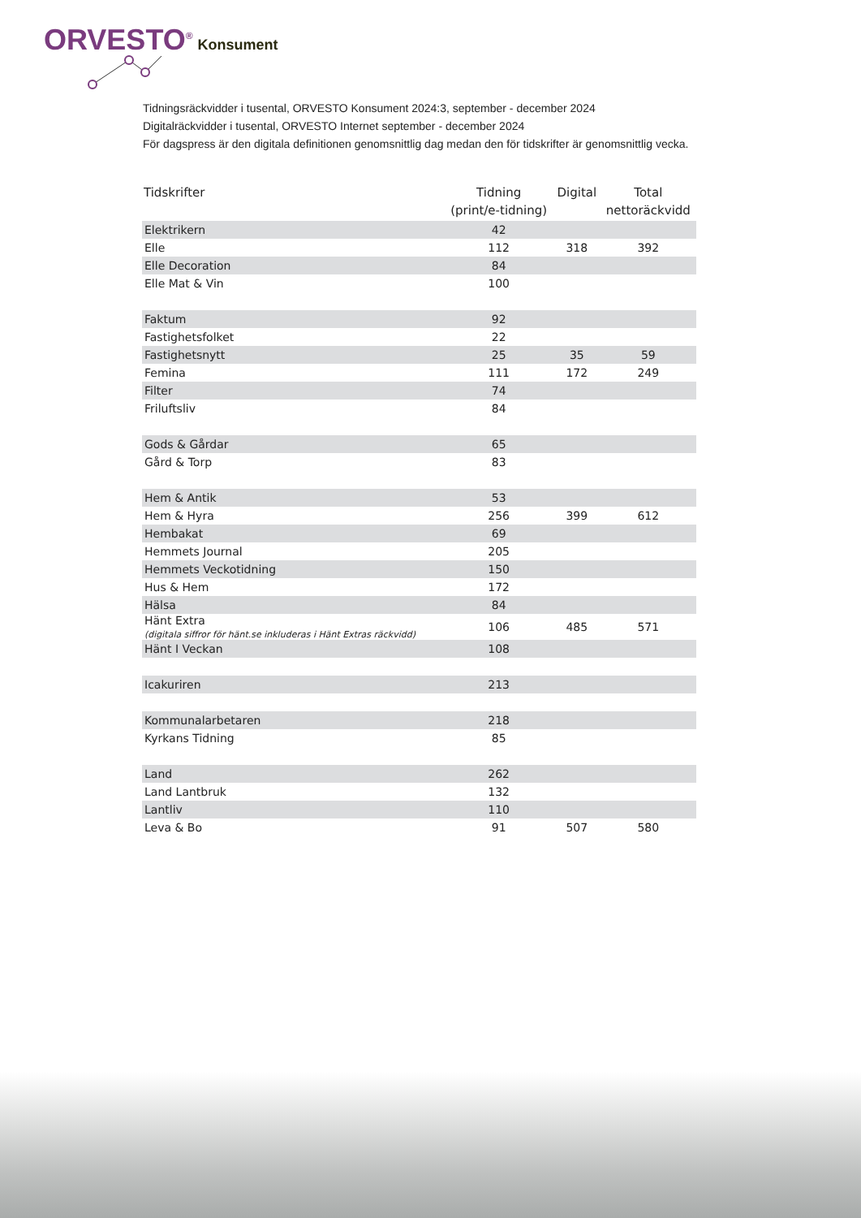ORVESTO<sup>®</sup> Konsument
Tidningsräckvidder i tusental, ORVESTO Konsument 2024:3, september - december 2024
Digitalräckvidder i tusental, ORVESTO Internet september - december 2024
För dagspress är den digitala definitionen genomsnittlig dag medan den för tidskrifter är genomsnittlig vecka.
| Tidskrifter | Tidning (print/e-tidning) | Digital | Total nettoräckvidd |
| --- | --- | --- | --- |
| Elektrikern | 42 | | |
| Elle | 112 | 318 | 392 |
| Elle Decoration | 84 | | |
| Elle Mat & Vin | 100 | | |
| Faktum | 92 | | |
| Fastighetsfolket | 22 | | |
| Fastighetsnytt | 25 | 35 | 59 |
| Femina | 111 | 172 | 249 |
| Filter | 74 | | |
| Friluftsliv | 84 | | |
| Gods & Gårdar | 65 | | |
| Gård & Torp | 83 | | |
| Hem & Antik | 53 | | |
| Hem & Hyra | 256 | 399 | 612 |
| Hembakat | 69 | | |
| Hemmets Journal | 205 | | |
| Hemmets Veckotidning | 150 | | |
| Hus & Hem | 172 | | |
| Hälsa | 84 | | |
| Hänt Extra (digitala siffror för hänt.se inkluderas i Hänt Extras räckvidd) | 106 | 485 | 571 |
| Hänt I Veckan | 108 | | |
| Icakuriren | 213 | | |
| Kommunalarbetaren | 218 | | |
| Kyrkans Tidning | 85 | | |
| Land | 262 | | |
| Land Lantbruk | 132 | | |
| Lantliv | 110 | | |
| Leva & Bo | 91 | 507 | 580 |